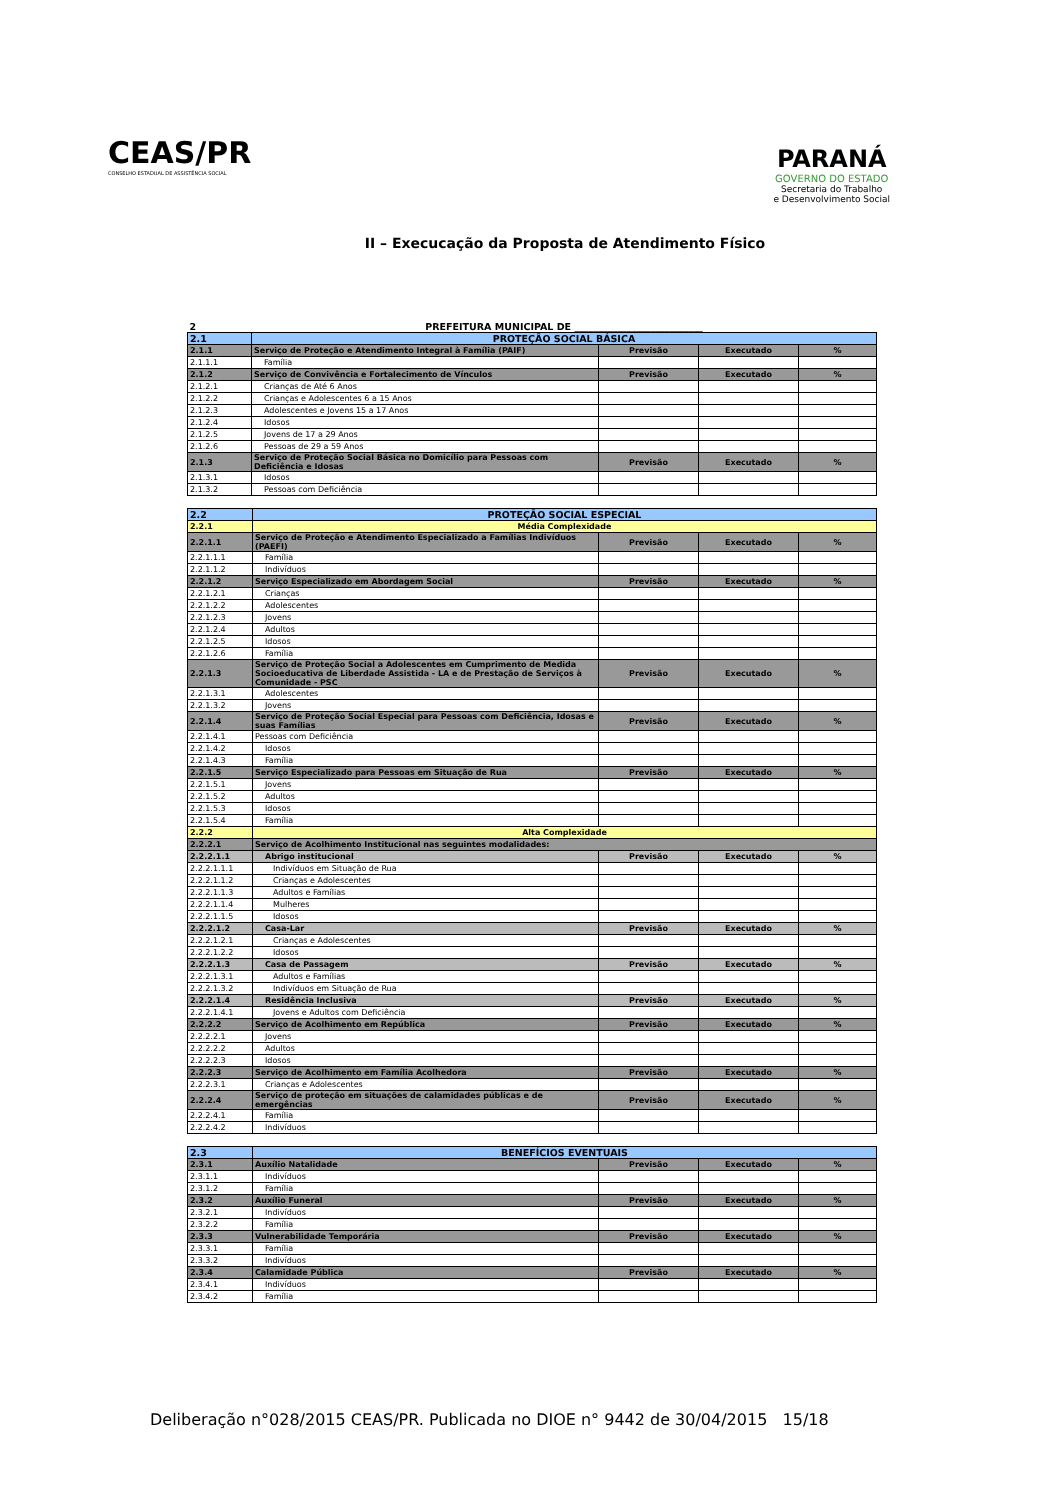CEAS/PR
CONSELHO ESTADUAL DE ASSISTÊNCIA SOCIAL
PARANÁ
GOVERNO DO ESTADO
Secretaria do Trabalho
e Desenvolvimento Social
II – Execucação da Proposta de Atendimento Físico
| 2 | PREFEITURA MUNICIPAL DE ___________________________ | | | |
| 2.1 | PROTEÇÃO SOCIAL BÁSICA | | | |
| 2.1.1 | Serviço de Proteção e Atendimento Integral à Família (PAIF) | Previsão | Executado | % |
| 2.1.1.1 | Família | | | |
| 2.1.2 | Serviço de Convivência e Fortalecimento de Vínculos | Previsão | Executado | % |
| 2.1.2.1 | Crianças de Até 6 Anos | | | |
| 2.1.2.2 | Crianças e Adolescentes 6 a 15 Anos | | | |
| 2.1.2.3 | Adolescentes e Jovens 15 a 17 Anos | | | |
| 2.1.2.4 | Idosos | | | |
| 2.1.2.5 | Jovens de 17 a 29 Anos | | | |
| 2.1.2.6 | Pessoas de 29 a 59 Anos | | | |
| 2.1.3 | Serviço de Proteção Social Básica no Domicílio para Pessoas com Deficiência e Idosas | Previsão | Executado | % |
| 2.1.3.1 | Idosos | | | |
| 2.1.3.2 | Pessoas com Deficiência | | | |
| 2.2 | PROTEÇÃO SOCIAL ESPECIAL | | | |
| 2.2.1 | Média Complexidade | | | |
| 2.2.1.1 | Serviço de Proteção e Atendimento Especializado a Famílias Indivíduos (PAEFI) | Previsão | Executado | % |
| 2.2.1.1.1 | Família | | | |
| 2.2.1.1.2 | Indivíduos | | | |
| 2.2.1.2 | Serviço Especializado em Abordagem Social | Previsão | Executado | % |
| 2.2.1.2.1 | Crianças | | | |
| 2.2.1.2.2 | Adolescentes | | | |
| 2.2.1.2.3 | Jovens | | | |
| 2.2.1.2.4 | Adultos | | | |
| 2.2.1.2.5 | Idosos | | | |
| 2.2.1.2.6 | Família | | | |
| 2.2.1.3 | Serviço de Proteção Social a Adolescentes em Cumprimento de Medida Socioeducativa de Liberdade Assistida - LA e de Prestação de Serviços à Comunidade - PSC | Previsão | Executado | % |
| 2.2.1.3.1 | Adolescentes | | | |
| 2.2.1.3.2 | Jovens | | | |
| 2.2.1.4 | Serviço de Proteção Social Especial para Pessoas com Deficiência, Idosas e suas Famílias | Previsão | Executado | % |
| 2.2.1.4.1 | Pessoas com Deficiência | | | |
| 2.2.1.4.2 | Idosos | | | |
| 2.2.1.4.3 | Família | | | |
| 2.2.1.5 | Serviço Especializado para Pessoas em Situação de Rua | Previsão | Executado | % |
| 2.2.1.5.1 | Jovens | | | |
| 2.2.1.5.2 | Adultos | | | |
| 2.2.1.5.3 | Idosos | | | |
| 2.2.1.5.4 | Família | | | |
| 2.2.2 | Alta Complexidade | | | |
| 2.2.2.1 | Serviço de Acolhimento Institucional nas seguintes modalidades: | | | |
| 2.2.2.1.1 | Abrigo institucional | Previsão | Executado | % |
| 2.2.2.1.1.1 | Indivíduos em Situação de Rua | | | |
| 2.2.2.1.1.2 | Crianças e Adolescentes | | | |
| 2.2.2.1.1.3 | Adultos e Famílias | | | |
| 2.2.2.1.1.4 | Mulheres | | | |
| 2.2.2.1.1.5 | Idosos | | | |
| 2.2.2.1.2 | Casa-Lar | Previsão | Executado | % |
| 2.2.2.1.2.1 | Crianças e Adolescentes | | | |
| 2.2.2.1.2.2 | Idosos | | | |
| 2.2.2.1.3 | Casa de Passagem | Previsão | Executado | % |
| 2.2.2.1.3.1 | Adultos e Famílias | | | |
| 2.2.2.1.3.2 | Indivíduos em Situação de Rua | | | |
| 2.2.2.1.4 | Residência Inclusiva | Previsão | Executado | % |
| 2.2.2.1.4.1 | Jovens e Adultos com Deficiência | | | |
| 2.2.2.2 | Serviço de Acolhimento em República | Previsão | Executado | % |
| 2.2.2.2.1 | Jovens | | | |
| 2.2.2.2.2 | Adultos | | | |
| 2.2.2.2.3 | Idosos | | | |
| 2.2.2.3 | Serviço de Acolhimento em Família Acolhedora | Previsão | Executado | % |
| 2.2.2.3.1 | Crianças e Adolescentes | | | |
| 2.2.2.4 | Serviço de proteção em situações de calamidades públicas e de emergências | Previsão | Executado | % |
| 2.2.2.4.1 | Família | | | |
| 2.2.2.4.2 | Indivíduos | | | |
| 2.3 | BENEFÍCIOS EVENTUAIS | | | |
| 2.3.1 | Auxílio Natalidade | Previsão | Executado | % |
| 2.3.1.1 | Indivíduos | | | |
| 2.3.1.2 | Família | | | |
| 2.3.2 | Auxílio Funeral | Previsão | Executado | % |
| 2.3.2.1 | Indivíduos | | | |
| 2.3.2.2 | Família | | | |
| 2.3.3 | Vulnerabilidade Temporária | Previsão | Executado | % |
| 2.3.3.1 | Família | | | |
| 2.3.3.2 | Indivíduos | | | |
| 2.3.4 | Calamidade Pública | Previsão | Executado | % |
| 2.3.4.1 | Indivíduos | | | |
| 2.3.4.2 | Família | | | |
Deliberação n°028/2015 CEAS/PR. Publicada no DIOE n° 9442 de 30/04/2015 15/18